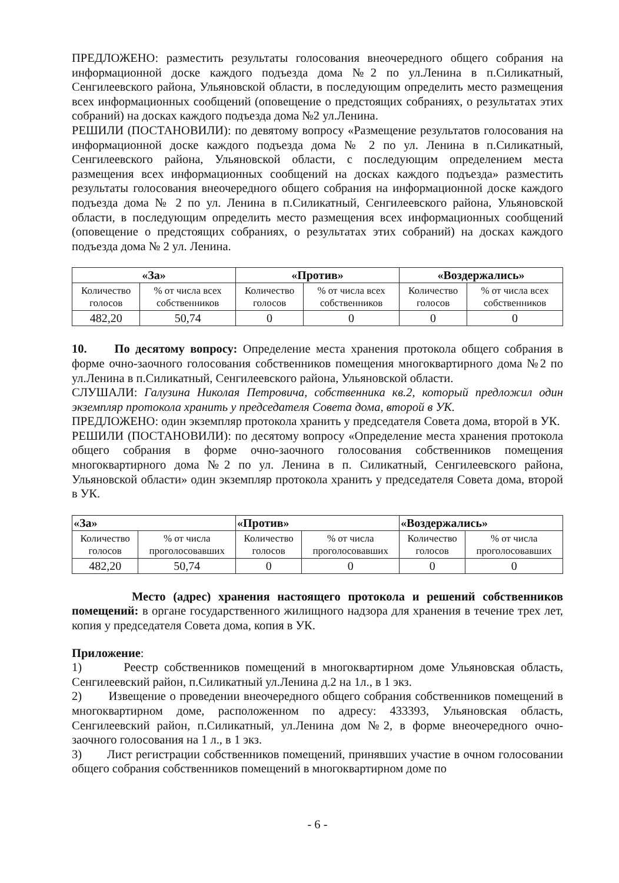ПРЕДЛОЖЕНО: разместить результаты голосования внеочередного общего собрания на информационной доске каждого подъезда дома №2 по ул.Ленина в п.Силикатный, Сенгилеевского района, Ульяновской области, в последующим определить место размещения всех информационных сообщений (оповещение о предстоящих собраниях, о результатах этих собраний) на досках каждого подъезда дома №2 ул.Ленина.
РЕШИЛИ (ПОСТАНОВИЛИ): по девятому вопросу «Размещение результатов голосования на информационной доске каждого подъезда дома № 2 по ул. Ленина в п.Силикатный, Сенгилеевского района, Ульяновской области, с последующим определением места размещения всех информационных сообщений на досках каждого подъезда» разместить результаты голосования внеочередного общего собрания на информационной доске каждого подъезда дома № 2 по ул. Ленина в п.Силикатный, Сенгилеевского района, Ульяновской области, в последующим определить место размещения всех информационных сообщений (оповещение о предстоящих собраниях, о результатах этих собраний) на досках каждого подъезда дома № 2 ул. Ленина.
| «За» | | «Против» | | «Воздержались» | |
| --- | --- | --- | --- | --- | --- |
| Количество голосов | % от числа всех собственников | Количество голосов | % от числа всех собственников | Количество голосов | % от числа всех собственников |
| 482,20 | 50,74 | 0 | 0 | 0 | 0 |
10. По десятому вопросу: Определение места хранения протокола общего собрания в форме очно-заочного голосования собственников помещения многоквартирного дома №2 по ул.Ленина в п.Силикатный, Сенгилеевского района, Ульяновской области.
СЛУШАЛИ: Галузина Николая Петровича, собственника кв.2, который предложил один экземпляр протокола хранить у председателя Совета дома, второй в УК.
ПРЕДЛОЖЕНО: один экземпляр протокола хранить у председателя Совета дома, второй в УК.
РЕШИЛИ (ПОСТАНОВИЛИ): по десятому вопросу «Определение места хранения протокола общего собрания в форме очно-заочного голосования собственников помещения многоквартирного дома №2 по ул. Ленина в п. Силикатный, Сенгилеевского района, Ульяновской области» один экземпляр протокола хранить у председателя Совета дома, второй в УК.
| «За» | | «Против» | | «Воздержались» | |
| --- | --- | --- | --- | --- | --- |
| Количество голосов | % от числа проголосовавших | Количество голосов | % от числа проголосовавших | Количество голосов | % от числа проголосовавших |
| 482,20 | 50,74 | 0 | 0 | 0 | 0 |
Место (адрес) хранения настоящего протокола и решений собственников помещений: в органе государственного жилищного надзора для хранения в течение трех лет, копия у председателя Совета дома, копия в УК.
Приложение:
1) Реестр собственников помещений в многоквартирном доме Ульяновская область, Сенгилеевский район, п.Силикатный ул.Ленина д.2 на 1л., в 1 экз.
2) Извещение о проведении внеочередного общего собрания собственников помещений в многоквартирном доме, расположенном по адресу: 433393, Ульяновская область, Сенгилеевский район, п.Силикатный, ул.Ленина дом №2, в форме внеочередного очно-заочного голосования на 1 л., в 1 экз.
3) Лист регистрации собственников помещений, принявших участие в очном голосовании общего собрания собственников помещений в многоквартирном доме по
- 6 -